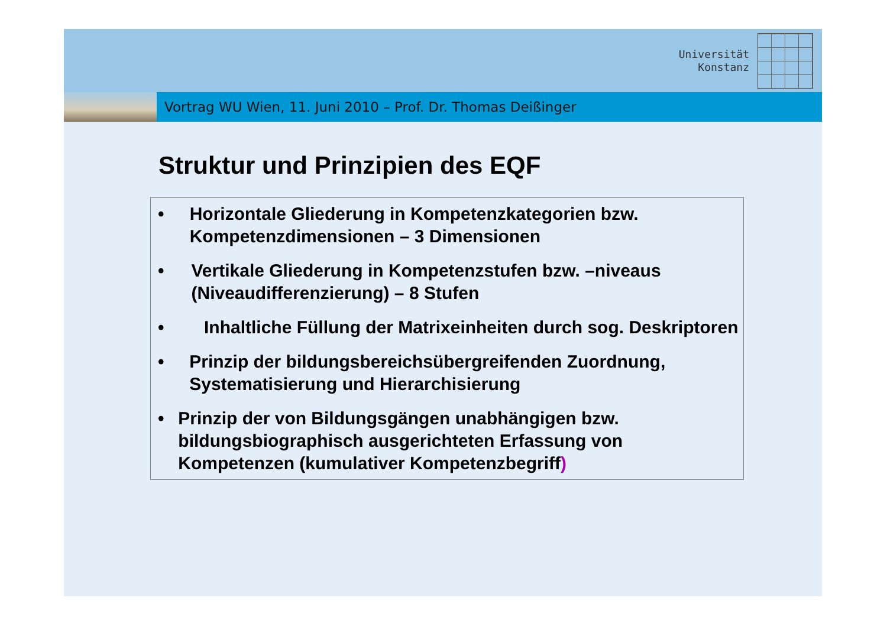Universität
Konstanz
Vortrag WU Wien, 11. Juni 2010 – Prof. Dr. Thomas Deißinger
Struktur und Prinzipien des EQF
• Horizontale Gliederung in Kompetenzkategorien bzw. Kompetenzdimensionen – 3 Dimensionen
• Vertikale Gliederung in Kompetenzstufen bzw. –niveaus (Niveaudifferenzierung) – 8 Stufen
• Inhaltliche Füllung der Matrixeinheiten durch sog. Deskriptoren
• Prinzip der bildungsbereichsübergreifenden Zuordnung, Systematisierung und Hierarchisierung
• Prinzip der von Bildungsgängen unabhängigen bzw. bildungsbiographisch ausgerichteten Erfassung von Kompetenzen (kumulativer Kompetenzbegriff)